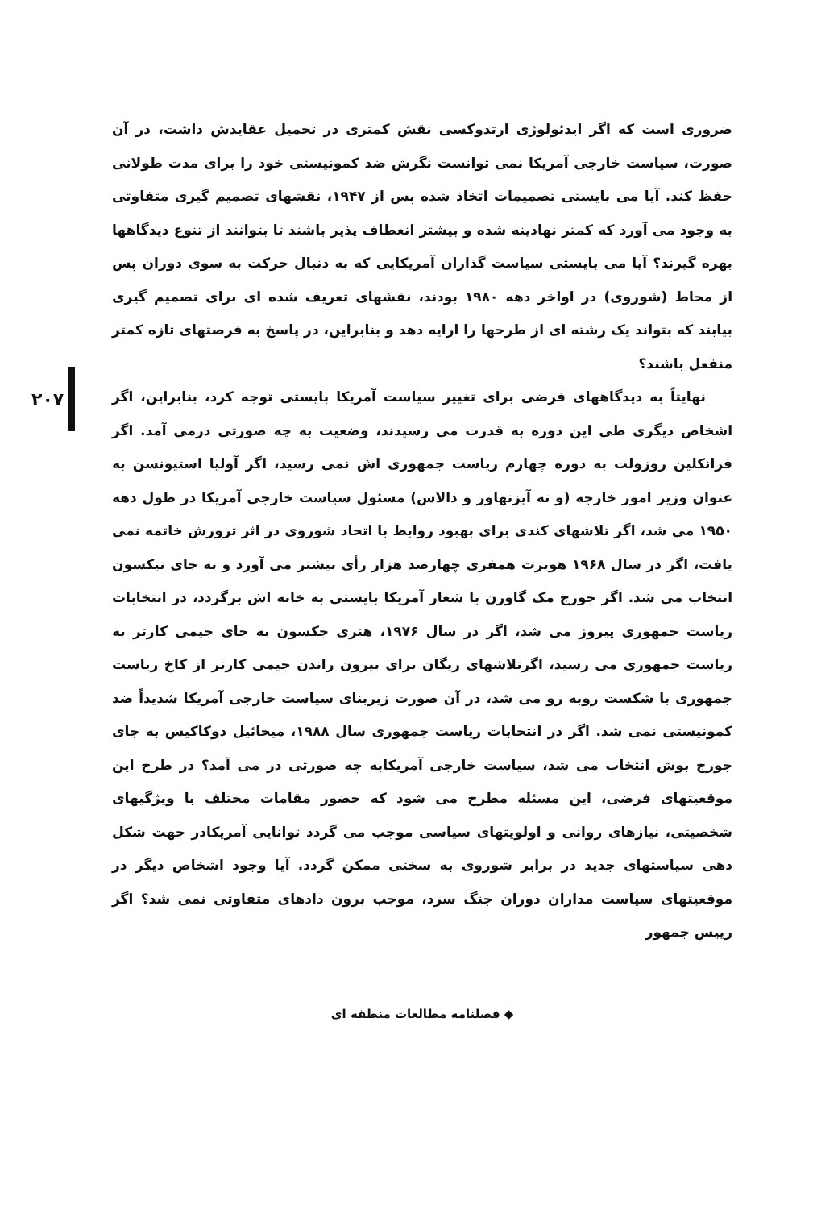ضروری است که اگر ایدئولوژی ارتدوکسی نقش کمتری در تحمیل عقایدش داشت، در آن صورت، سیاست خارجی آمریکا نمی توانست نگرش ضد کمونیستی خود را برای مدت طولانی حفظ کند. آیا می بایستی تصمیمات اتخاذ شده پس از ۱۹۴۷، نقشهای تصمیم گیری متفاوتی به وجود می آورد که کمتر نهادینه شده و بیشتر انعطاف پذیر باشند تا بتوانند از تنوع دیدگاهها بهره گیرند؟ آیا می بایستی سیاست گذاران آمریکایی که به دنبال حرکت به سوی دوران پس از محاط (شوروی) در اواخر دهه ۱۹۸۰ بودند، نقشهای تعریف شده ای برای تصمیم گیری بیابند که بتواند یک رشته ای از طرحها را ارایه دهد و بنابراین، در پاسخ به فرصتهای تازه کمتر منفعل باشند؟
نهایتاً به دیدگاههای فرضی برای تغییر سیاست آمریکا بایستی توجه کرد، بنابراین، اگر اشخاص دیگری طی این دوره به قدرت می رسیدند، وضعیت به چه صورتی درمی آمد. اگر فرانکلین روزولت به دوره چهارم ریاست جمهوری اش نمی رسید، اگر آولیا استیونسن به عنوان وزیر امور خارجه (و نه آیزنهاور و دالاس) مسئول سیاست خارجی آمریکا در طول دهه ۱۹۵۰ می شد، اگر تلاشهای کندی برای بهبود روابط با اتحاد شوروی در اثر ترورش خاتمه نمی یافت، اگر در سال ۱۹۶۸ هوبرت همفری چهارصد هزار رأی بیشتر می آورد و به جای نیکسون انتخاب می شد. اگر جورج مک گاورن با شعار آمریکا بایستی به خانه اش برگردد، در انتخابات ریاست جمهوری پیروز می شد، اگر در سال ۱۹۷۶، هنری جکسون به جای جیمی کارتر به ریاست جمهوری می رسید، اگرتلاشهای ریگان برای بیرون راندن جیمی کارتر از کاخ ریاست جمهوری با شکست روبه رو می شد، در آن صورت زیربنای سیاست خارجی آمریکا شدیداً ضد کمونیستی نمی شد. اگر در انتخابات ریاست جمهوری سال ۱۹۸۸، میخائیل دوکاکیس به جای جورج بوش انتخاب می شد، سیاست خارجی آمریکابه چه صورتی در می آمد؟ در طرح این موقعیتهای فرضی، این مسئله مطرح می شود که حضور مقامات مختلف با ویژگیهای شخصیتی، نیازهای روانی و اولویتهای سیاسی موجب می گردد توانایی آمریکادر جهت شکل دهی سیاستهای جدید در برابر شوروی به سختی ممکن گردد. آیا وجود اشخاص دیگر در موقعیتهای سیاست مداران دوران جنگ سرد، موجب برون دادهای متفاوتی نمی شد؟ اگر رییس جمهور
◆ فصلنامه مطالعات منطقه ای
۲۰۷